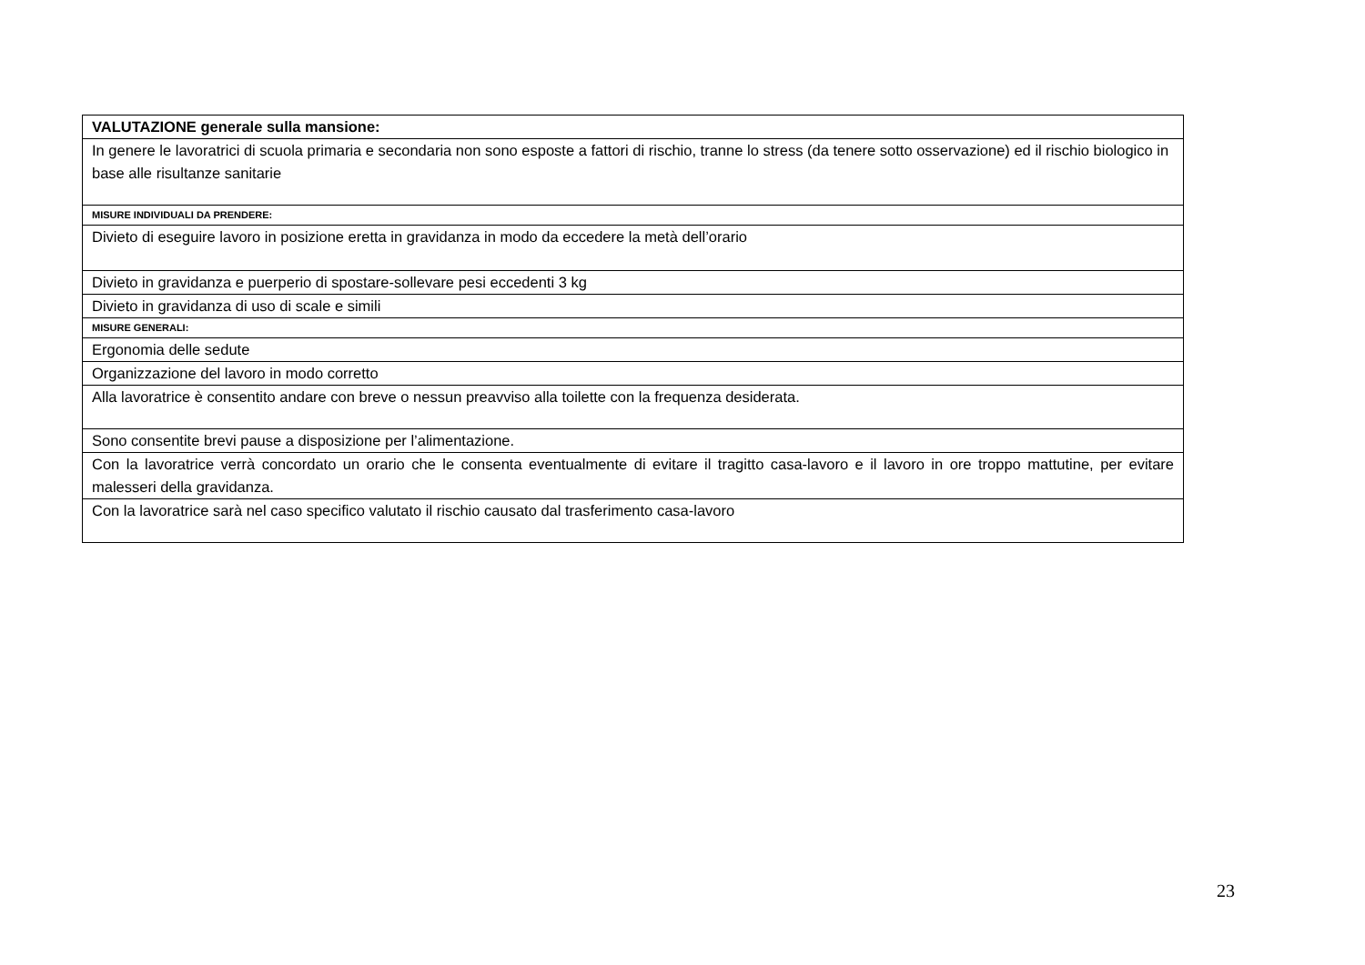| VALUTAZIONE generale sulla mansione: |
| In genere le lavoratrici di scuola primaria e secondaria non sono esposte a fattori di rischio, tranne lo stress (da tenere sotto osservazione) ed il rischio biologico in base alle risultanze sanitarie |
| MISURE INDIVIDUALI DA PRENDERE: |
| Divieto di eseguire lavoro in posizione eretta in gravidanza in modo da eccedere la metà dell’orario |
| Divieto in gravidanza e puerperio di spostare-sollevare pesi eccedenti 3 kg |
| Divieto in gravidanza di uso di scale e simili |
| MISURE GENERALI: |
| Ergonomia delle sedute |
| Organizzazione del lavoro in modo corretto |
| Alla lavoratrice è consentito andare con breve o nessun preavviso alla toilette con la frequenza desiderata. |
| Sono consentite brevi pause a disposizione per l’alimentazione. |
| Con la lavoratrice verrà concordato un orario che le consenta eventualmente di evitare il tragitto casa-lavoro e il lavoro in ore troppo mattutine, per evitare malesseri della gravidanza. |
| Con la lavoratrice sarà nel caso specifico valutato il rischio causato dal trasferimento casa-lavoro |
23